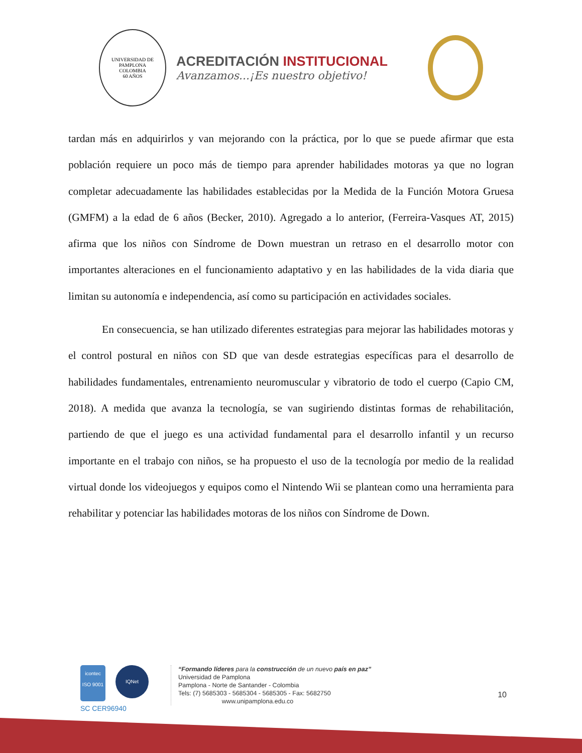UNIVERSIDAD DE PAMPLONA
COLOMBIA
60 AÑOS
ACREDITACIÓN INSTITUCIONAL
Avanzamos...¡Es nuestro objetivo!
tardan más en adquirirlos y van mejorando con la práctica, por lo que se puede afirmar que esta población requiere un poco más de tiempo para aprender habilidades motoras ya que no logran completar adecuadamente las habilidades establecidas por la Medida de la Función Motora Gruesa (GMFM) a la edad de 6 años (Becker, 2010). Agregado a lo anterior, (Ferreira-Vasques AT, 2015) afirma que los niños con Síndrome de Down muestran un retraso en el desarrollo motor con importantes alteraciones en el funcionamiento adaptativo y en las habilidades de la vida diaria que limitan su autonomía e independencia, así como su participación en actividades sociales.
En consecuencia, se han utilizado diferentes estrategias para mejorar las habilidades motoras y el control postural en niños con SD que van desde estrategias específicas para el desarrollo de habilidades fundamentales, entrenamiento neuromuscular y vibratorio de todo el cuerpo (Capio CM, 2018). A medida que avanza la tecnología, se van sugiriendo distintas formas de rehabilitación, partiendo de que el juego es una actividad fundamental para el desarrollo infantil y un recurso importante en el trabajo con niños, se ha propuesto el uso de la tecnología por medio de la realidad virtual donde los videojuegos y equipos como el Nintendo Wii se plantean como una herramienta para rehabilitar y potenciar las habilidades motoras de los niños con Síndrome de Down.
icontec
ISO 9001 IQNet
SC CER96940
“Formando líderes para la construcción de un nuevo país en paz”
Universidad de Pamplona
Pamplona - Norte de Santander - Colombia
Tels: (7) 5685303 - 5685304 - 5685305 - Fax: 5682750
www.unipamplona.edu.co
10